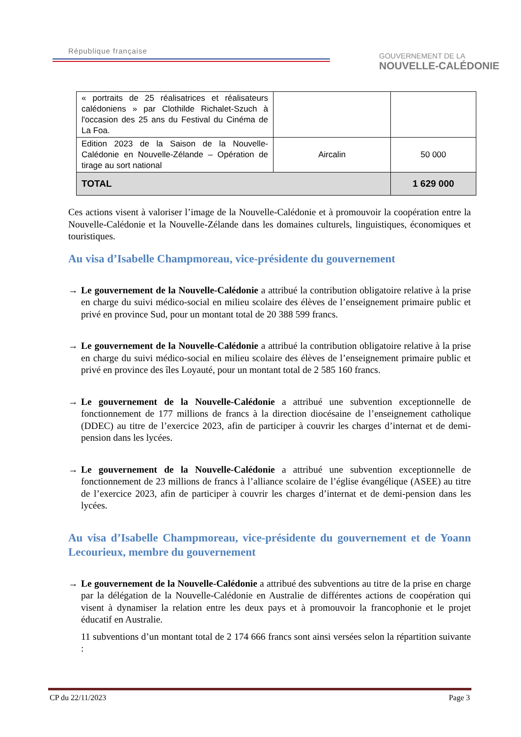République française
GOUVERNEMENT DE LA
NOUVELLE-CALÉDONIE
| « portraits de 25 réalisatrices et réalisateurs calédoniens » par Clothilde Richalet-Szuch à l'occasion des 25 ans du Festival du Cinéma de La Foa. | | |
| Edition 2023 de la Saison de la Nouvelle-Calédonie en Nouvelle-Zélande – Opération de tirage au sort national | Aircalin | 50 000 |
| TOTAL | | 1 629 000 |
Ces actions visent à valoriser l’image de la Nouvelle-Calédonie et à promouvoir la coopération entre la Nouvelle-Calédonie et la Nouvelle-Zélande dans les domaines culturels, linguistiques, économiques et touristiques.
Au visa d’Isabelle Champmoreau, vice-présidente du gouvernement
→ Le gouvernement de la Nouvelle-Calédonie a attribué la contribution obligatoire relative à la prise en charge du suivi médico-social en milieu scolaire des élèves de l’enseignement primaire public et privé en province Sud, pour un montant total de 20 388 599 francs.
→ Le gouvernement de la Nouvelle-Calédonie a attribué la contribution obligatoire relative à la prise en charge du suivi médico-social en milieu scolaire des élèves de l’enseignement primaire public et privé en province des îles Loyauté, pour un montant total de 2 585 160 francs.
→ Le gouvernement de la Nouvelle-Calédonie a attribué une subvention exceptionnelle de fonctionnement de 177 millions de francs à la direction diocésaine de l’enseignement catholique (DDEC) au titre de l’exercice 2023, afin de participer à couvrir les charges d’internat et de demi-pension dans les lycées.
→ Le gouvernement de la Nouvelle-Calédonie a attribué une subvention exceptionnelle de fonctionnement de 23 millions de francs à l’alliance scolaire de l’église évangélique (ASEE) au titre de l’exercice 2023, afin de participer à couvrir les charges d’internat et de demi-pension dans les lycées.
Au visa d’Isabelle Champmoreau, vice-présidente du gouvernement et de Yoann Lecourieux, membre du gouvernement
→ Le gouvernement de la Nouvelle-Calédonie a attribué des subventions au titre de la prise en charge par la délégation de la Nouvelle-Calédonie en Australie de différentes actions de coopération qui visent à dynamiser la relation entre les deux pays et à promouvoir la francophonie et le projet éducatif en Australie.
11 subventions d’un montant total de 2 174 666 francs sont ainsi versées selon la répartition suivante :
CP du 22/11/2023 Page 3